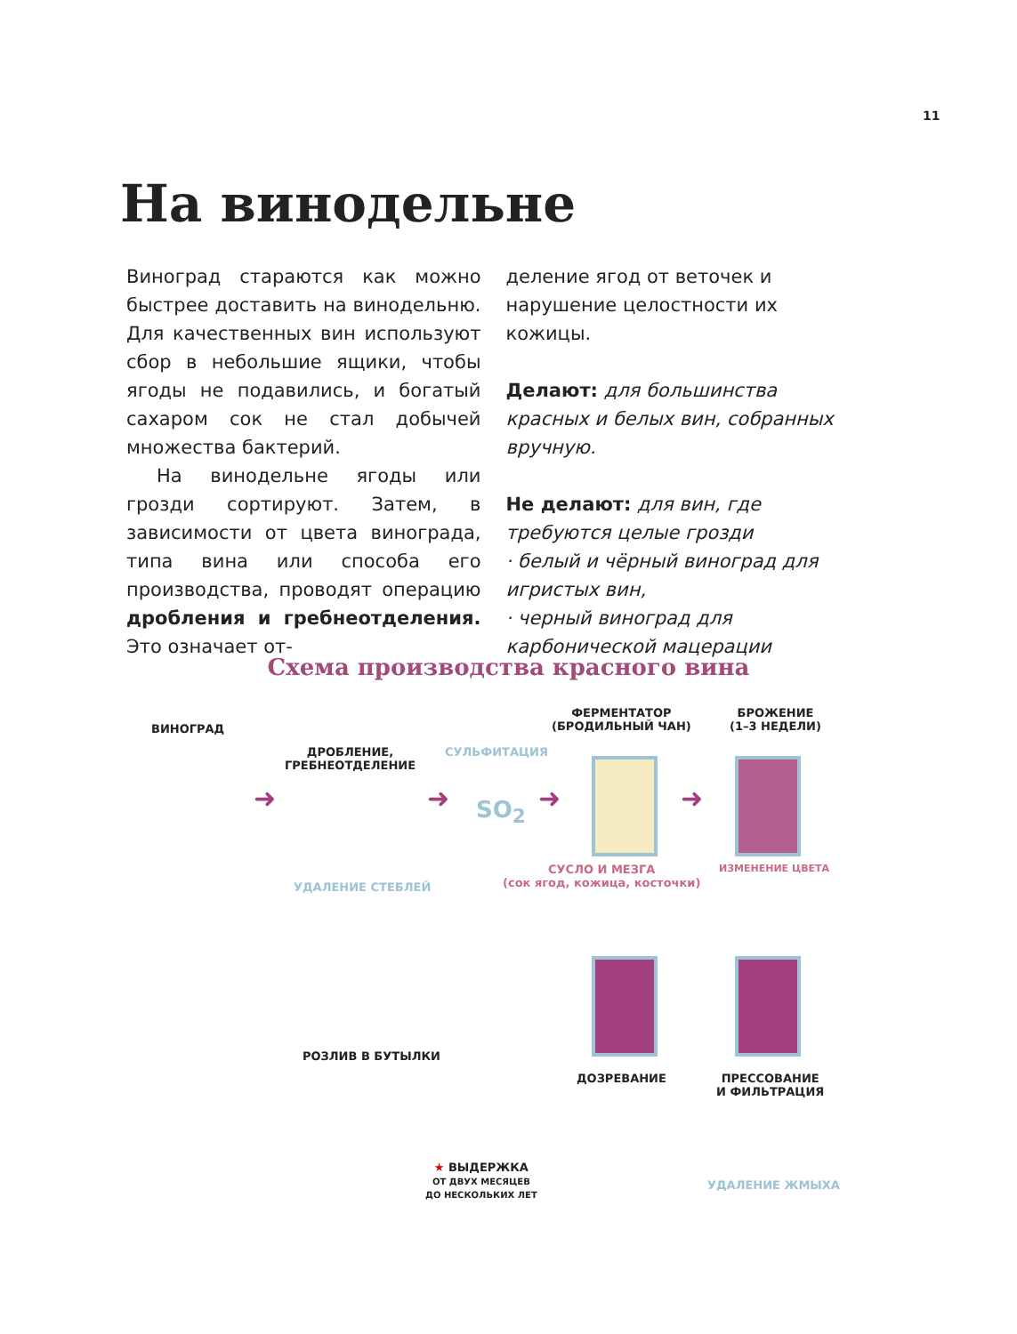11
На винодельне
Виноград стараются как можно быстрее доставить на винодельню. Для качественных вин используют сбор в небольшие ящики, чтобы ягоды не подавились, и богатый сахаром сок не стал добычей множества бактерий.
На винодельне ягоды или грозди сортируют. Затем, в зависимости от цвета винограда, типа вина или способа его производства, проводят операцию дробления и гребнеотделения. Это означает от-
деление ягод от веточек и нарушение целостности их кожицы.
Делают: для большинства красных и белых вин, собранных вручную.
Не делают: для вин, где требуются целые грозди
· белый и чёрный виноград для игристых вин,
· черный виноград для карбонической мацерации
Схема производства красного вина
ВИНОГРАД
ДРОБЛЕНИЕ,
ГРЕБНЕОТДЕЛЕНИЕ
СУЛЬФИТАЦИЯ
SO<sub>2</sub>
ФЕРМЕНТАТОР
(БРОДИЛЬНЫЙ ЧАН)
БРОЖЕНИЕ
(1–3 НЕДЕЛИ)
УДАЛЕНИЕ СТЕБЛЕЙ
СУСЛО И МЕЗГА
(сок ягод, кожица, косточки)
ИЗМЕНЕНИЕ ЦВЕТА
➜ ➜ ➜ ➜
РОЗЛИВ В БУТЫЛКИ
ДОЗРЕВАНИЕ
ПРЕССОВАНИЕ
И ФИЛЬТРАЦИЯ
★ ВЫДЕРЖКА
ОТ ДВУХ МЕСЯЦЕВ
ДО НЕСКОЛЬКИХ ЛЕТ
УДАЛЕНИЕ ЖМЫХА